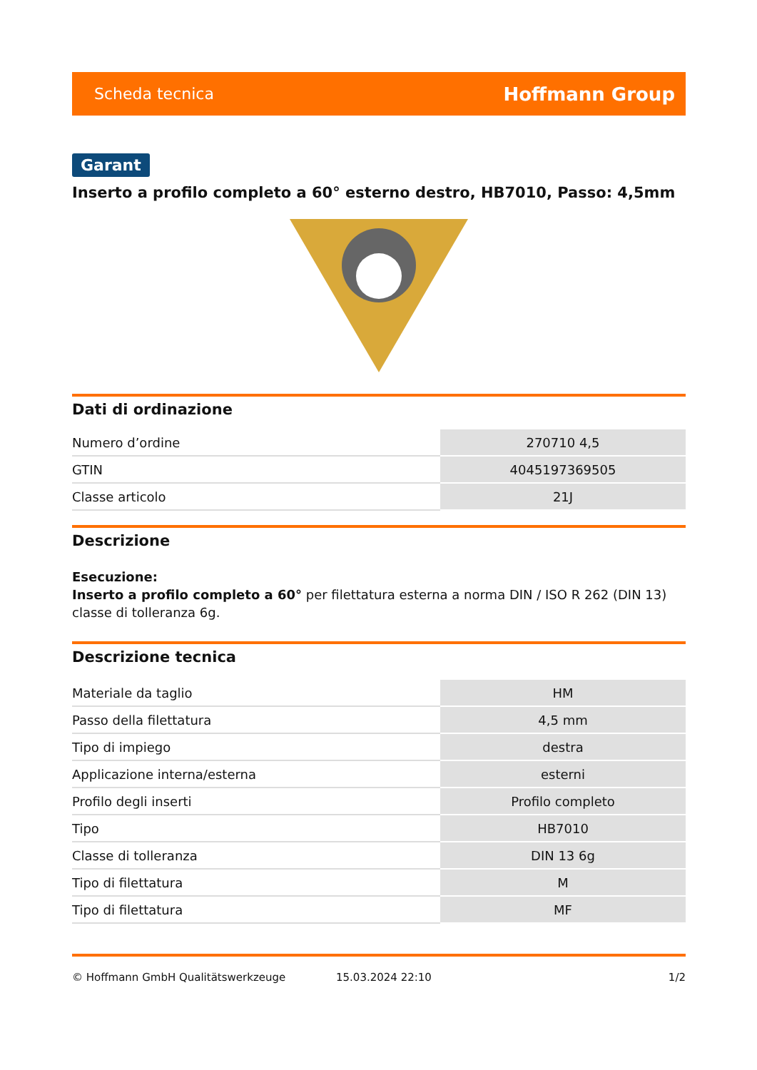Scheda tecnica Hoffmann Group
Garant
Inserto a profilo completo a 60° esterno destro, HB7010, Passo: 4,5mm
Dati di ordinazione
| Numero d’ordine | 270710 4,5 |
| GTIN | 4045197369505 |
| Classe articolo | 21J |
Descrizione
Esecuzione:
Inserto a profilo completo a 60° per filettatura esterna a norma DIN / ISO R 262 (DIN 13) classe di tolleranza 6g.
Descrizione tecnica
| Materiale da taglio | HM |
| Passo della filettatura | 4,5 mm |
| Tipo di impiego | destra |
| Applicazione interna/esterna | esterni |
| Profilo degli inserti | Profilo completo |
| Tipo | HB7010 |
| Classe di tolleranza | DIN 13 6g |
| Tipo di filettatura | M |
| Tipo di filettatura | MF |
© Hoffmann GmbH Qualitätswerkzeuge 15.03.2024 22:10 1/2